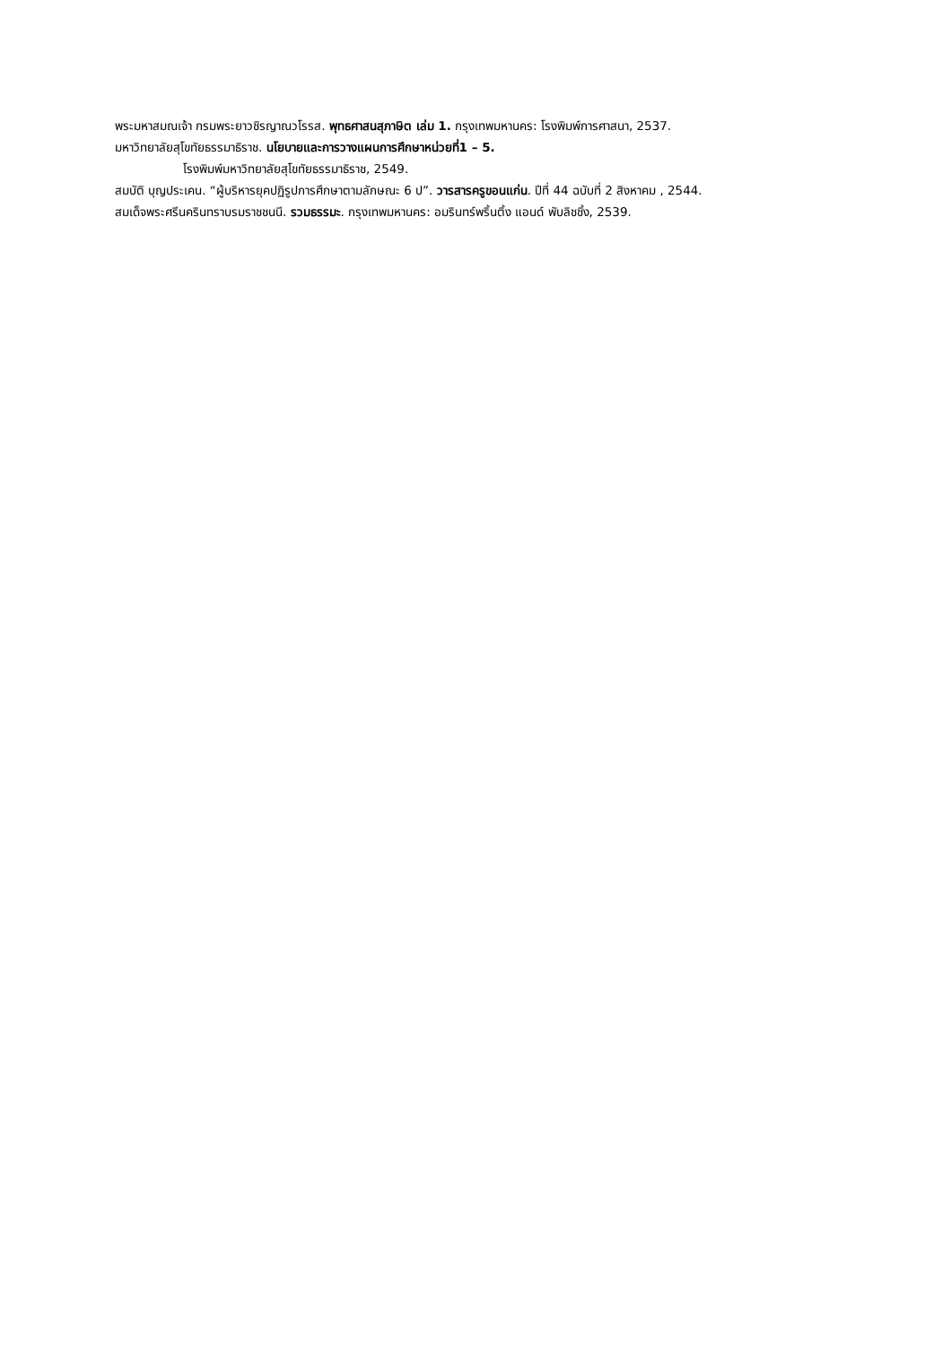พระมหาสมณเจ้า กรมพระยาวชิรญาณวโรรส. พุทธศาสนสุภาษิต เล่ม 1. กรุงเทพมหานคร: โรงพิมพ์การศาสนา, 2537.
มหาวิทยาลัยสุโขทัยธรรมาธิราช. นโยบายและการวางแผนการศึกษาหน่วยที่1 – 5.
โรงพิมพ์มหาวิทยาลัยสุโขทัยธรรมาธิราช, 2549.
สมบัติ บุญประเคน. “ผู้บริหารยุคปฏิรูปการศึกษาตามลักษณะ 6 ป”. วารสารครูขอนแก่น. ปีที่ 44 ฉบับที่ 2 สิงหาคม , 2544.
สมเด็จพระศรีนครินทราบรมราชชนนี. รวมธรรมะ. กรุงเทพมหานคร: อมรินทร์พริ้นติ้ง แอนด์ พับลิชชิ้ง, 2539.